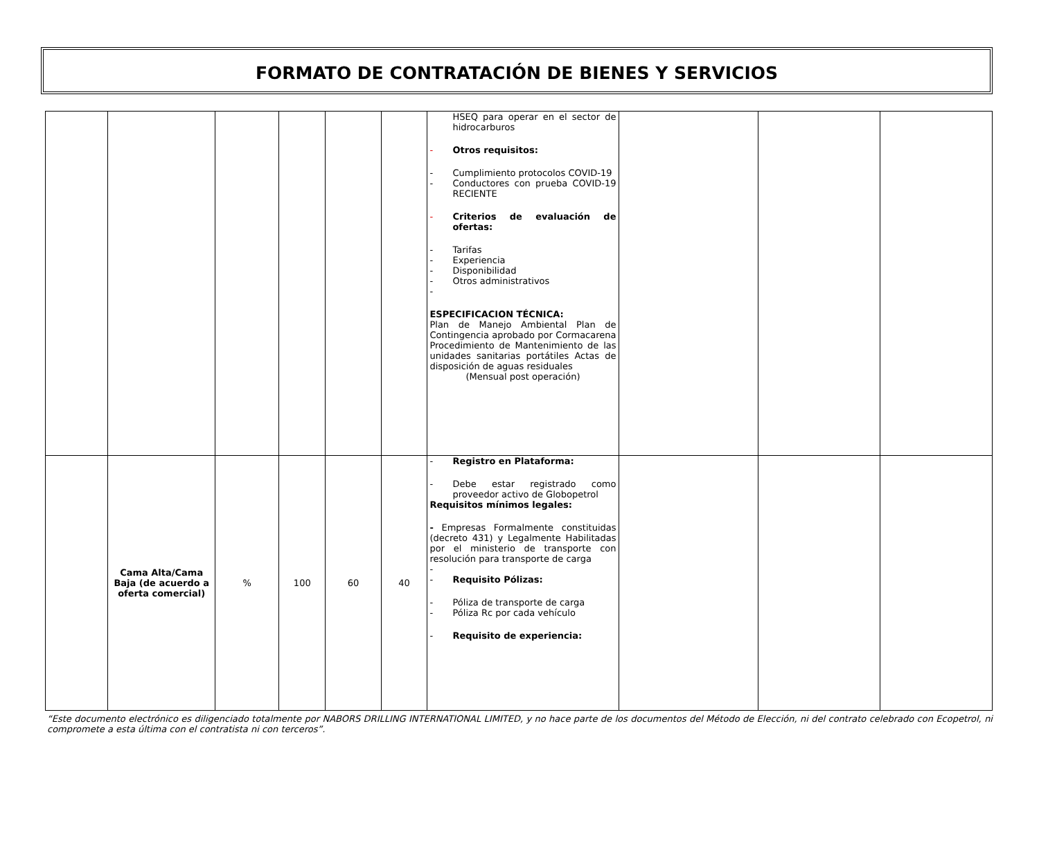FORMATO DE CONTRATACIÓN DE BIENES Y SERVICIOS
| | | | | | | HSEQ para operar en el sector de hidrocarburos - Otros requisitos: - Cumplimiento protocolos COVID-19 - Conductores con prueba COVID-19 RECIENTE - Criterios de evaluación de ofertas: - Tarifas - Experiencia - Disponibilidad - Otros administrativos - ESPECIFICACION TÉCNICA: Plan de Manejo Ambiental Plan de Contingencia aprobado por Cormacarena Procedimiento de Mantenimiento de las unidades sanitarias portátiles Actas de disposición de aguas residuales (Mensual post operación) | | | |
| | Cama Alta/Cama Baja (de acuerdo a oferta comercial) | % | 100 | 60 | 40 | - Registro en Plataforma: - Debe estar registrado como proveedor activo de Globopetrol Requisitos mínimos legales: - Empresas Formalmente constituidas (decreto 431) y Legalmente Habilitadas por el ministerio de transporte con resolución para transporte de carga - - Requisito Pólizas: - Póliza de transporte de carga - Póliza Rc por cada vehículo - Requisito de experiencia: | | | |
“Este documento electrónico es diligenciado totalmente por NABORS DRILLING INTERNATIONAL LIMITED, y no hace parte de los documentos del Método de Elección, ni del contrato celebrado con Ecopetrol, ni compromete a esta última con el contratista ni con terceros”.